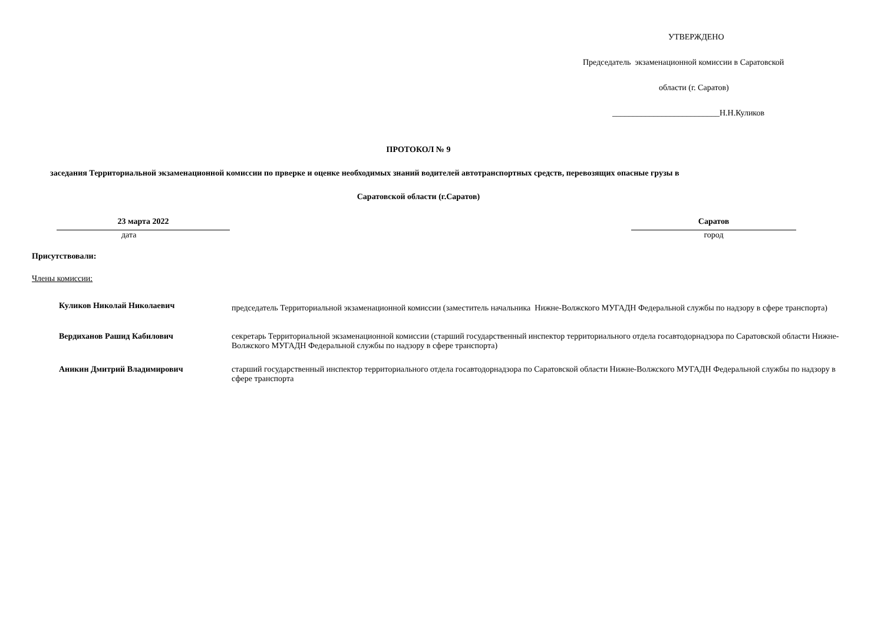УТВЕРЖДЕНО
Председатель экзаменационной комиссии в Саратовской
области (г. Саратов)
__________________________Н.Н.Куликов
ПРОТОКОЛ № 9
заседания Территориальной экзаменационной комиссии по прверке и оценке необходимых знаний водителей автотранспортных средств, перевозящих опасные грузы в
Саратовской области (г.Саратов)
23 марта 2022
дата
Саратов
город
Присутствовали:
Члены комиссии:
Куликов Николай Николаевич
председатель Территориальной экзаменационной комиссии (заместитель начальника Нижне-Волжского МУГАДН Федеральной службы по надзору в сфере транспорта)
Вердиханов Рашид Кабилович секретарь Территориальной экзаменационной комиссии (старший государственный инспектор территориального отдела госавтодорнадзора по Саратовской области Нижне-Волжского МУГАДН Федеральной службы по надзору в сфере транспорта)
Аникин Дмитрий Владимирович старший государственный инспектор территориального отдела госавтодорнадзора по Саратовской области Нижне-Волжского МУГАДН Федеральной службы по надзору в сфере транспорта